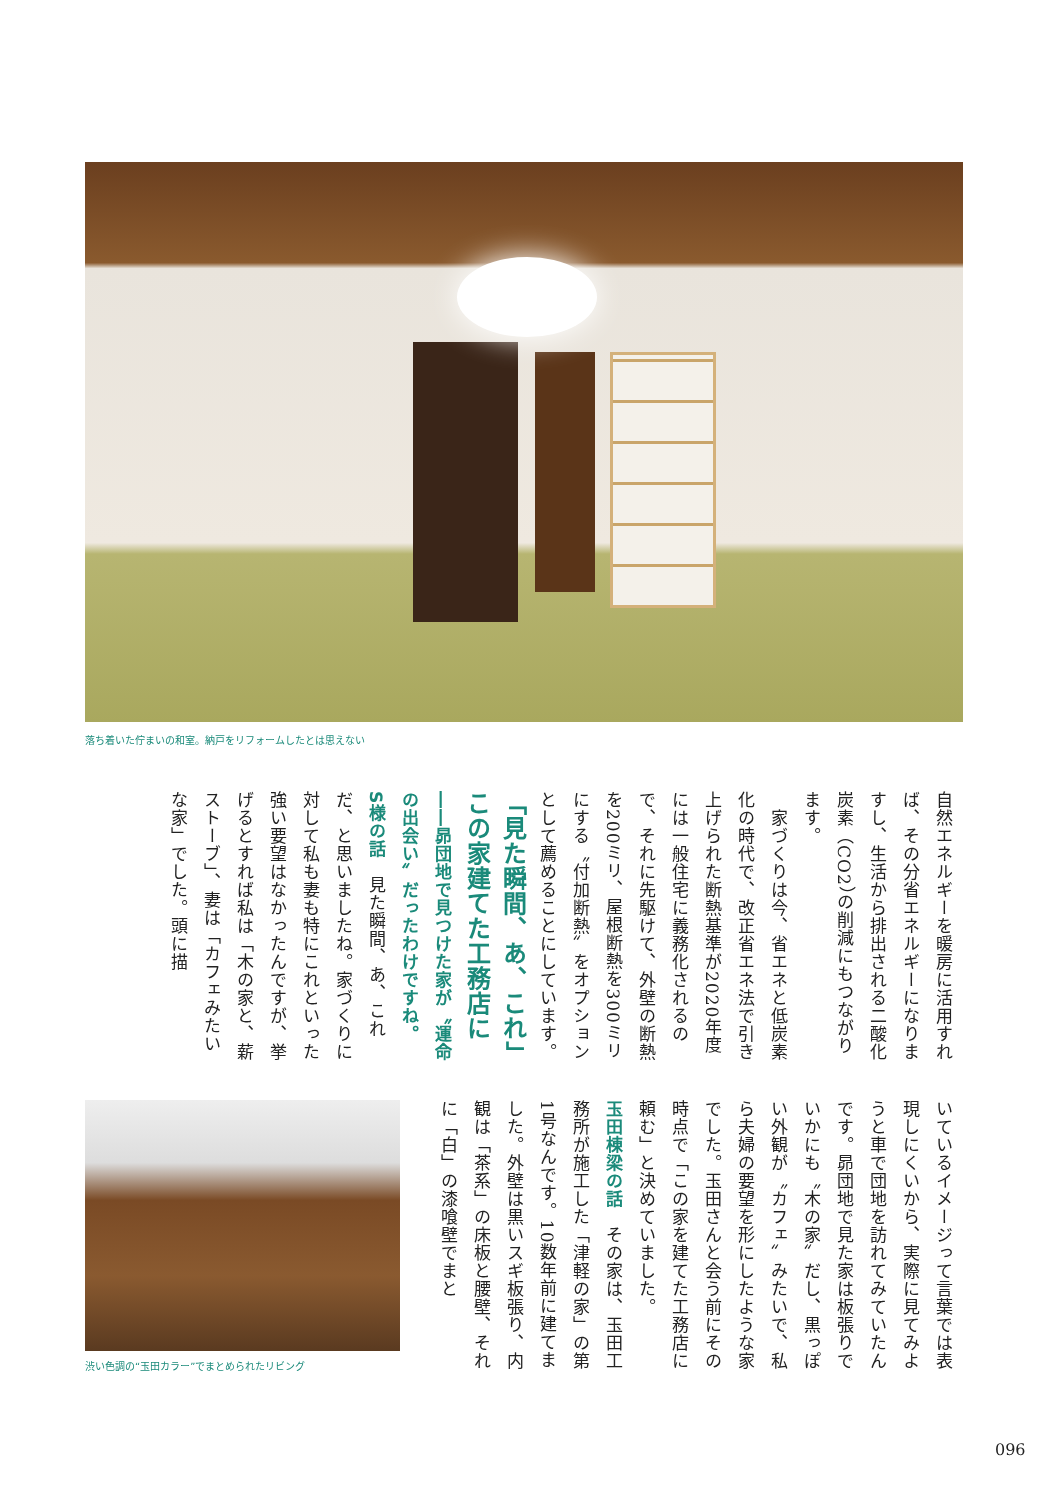落ち着いた佇まいの和室。納戸をリフォームしたとは思えない
自然エネルギーを暖房に活用すれば、その分省エネルギーになりますし、生活から排出される二酸化炭素（CO2）の削減にもつながります。
　家づくりは今、省エネと低炭素化の時代で、改正省エネ法で引き上げられた断熱基準が2020年度には一般住宅に義務化されるので、それに先駆けて、外壁の断熱を200ミリ、屋根断熱を300ミリにする〝付加断熱〟をオプションとして薦めることにしています。
「見た瞬間、あ、これ」この家建てた工務店に
――昴団地で見つけた家が〝運命の出会い〟だったわけですね。
S様の話　見た瞬間、あ、これだ、と思いましたね。家づくりに対して私も妻も特にこれといった強い要望はなかったんですが、挙げるとすれば私は「木の家と、薪ストーブ」、妻は「カフェみたいな家」でした。頭に描
いているイメージって言葉では表現しにくいから、実際に見てみようと車で団地を訪れてみていたんです。昴団地で見た家は板張りでいかにも〝木の家〟だし、黒っぽい外観が〝カフェ〟みたいで、私ら夫婦の要望を形にしたような家でした。玉田さんと会う前にその時点で「この家を建てた工務店に頼む」と決めていました。
玉田棟梁の話　その家は、玉田工務所が施工した「津軽の家」の第1号なんです。10数年前に建てました。外壁は黒いスギ板張り、内観は「茶系」の床板と腰壁、それに「白」の漆喰壁でまと
渋い色調の“玉田カラー”でまとめられたリビング
096